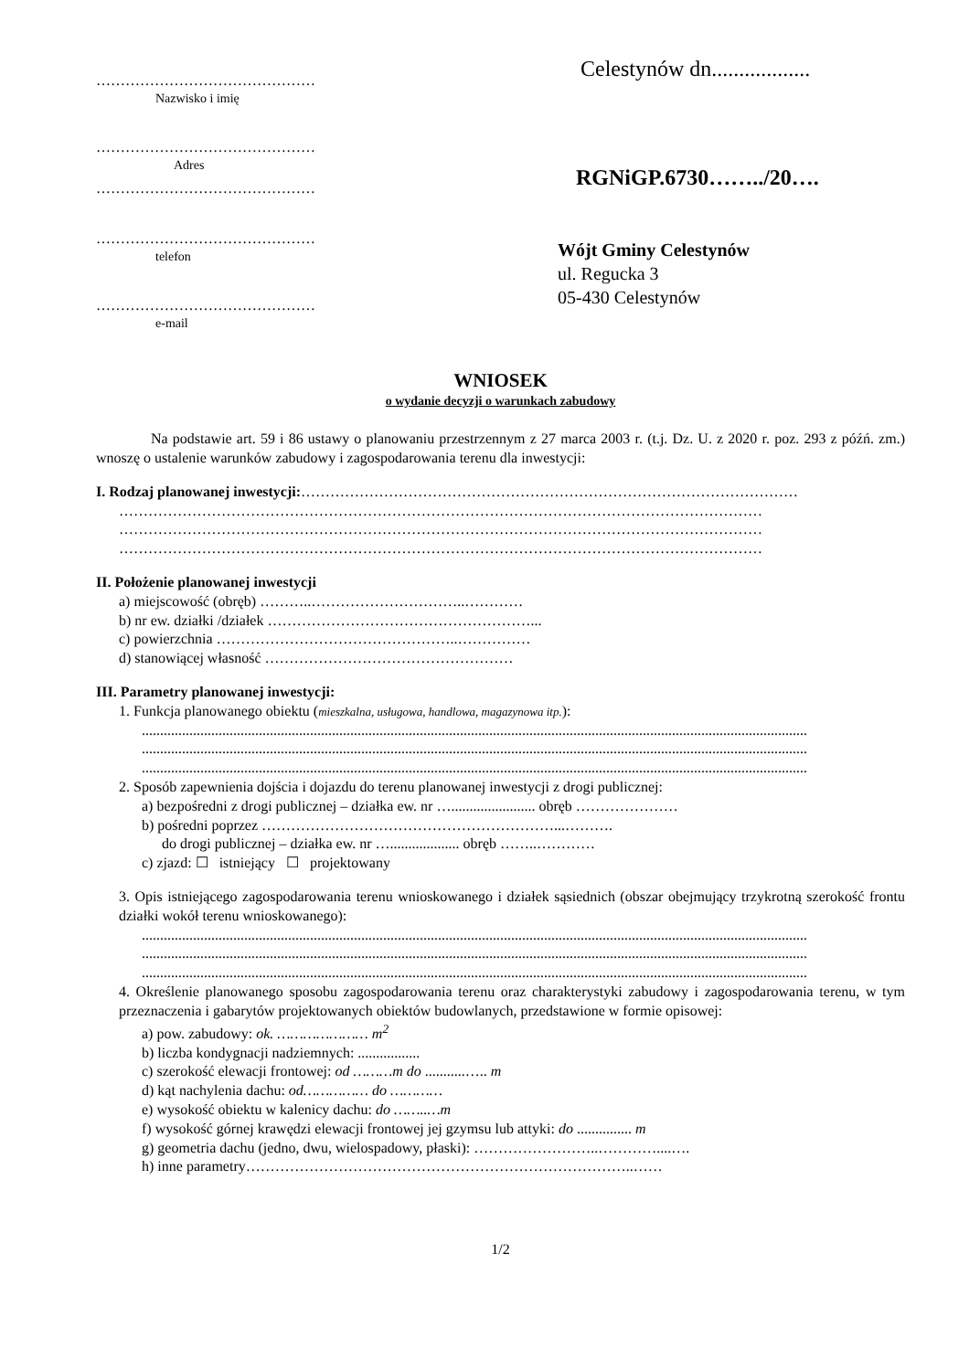………………………………………
Nazwisko i imię
………………………………………
Adres
………………………………………
………………………………………
telefon
………………………………………
e-mail
Celestynów dn..................
RGNiGP.6730……../20….
Wójt Gminy Celestynów
ul. Regucka 3
05-430 Celestynów
WNIOSEK
o wydanie decyzji o warunkach zabudowy
Na podstawie art. 59 i 86 ustawy o planowaniu przestrzennym z 27 marca 2003 r. (t.j. Dz. U. z 2020 r. poz. 293 z późń. zm.) wnoszę o ustalenie warunków zabudowy i zagospodarowania terenu dla inwestycji:
I. Rodzaj planowanej inwestycji:…………………………………………………………………………………………
……………………………………………………………………………………………………………………
……………………………………………………………………………………………………………………
……………………………………………………………………………………………………………………
II. Położenie planowanej inwestycji
a) miejscowość (obręb) ………..…………………………..…………
b) nr ew. działki /działek ………………………………………………...
c) powierzchnia …………………………………………..……………
d) stanowiącej własność ……………………………………………
III. Parametry planowanej inwestycji:
1. Funkcja planowanego obiektu (mieszkalna, usługowa, handlowa, magazynowa itp.):
......................................................................................................................................................................................
......................................................................................................................................................................................
......................................................................................................................................................................................
2. Sposób zapewnienia dojścia i dojazdu do terenu planowanej inwestycji z drogi publicznej:
a) bezpośredni z drogi publicznej – działka ew. nr …....................... obręb …………………
b) pośredni poprzez ……………………………………………………...……….
do drogi publicznej – działka ew. nr …................... obręb ……..…………
c) zjazd: ☐ istniejący ☐ projektowany
3. Opis istniejącego zagospodarowania terenu wnioskowanego i działek sąsiednich (obszar obejmujący trzykrotną szerokość frontu działki wokół terenu wnioskowanego):
......................................................................................................................................................................................
......................................................................................................................................................................................
......................................................................................................................................................................................
4. Określenie planowanego sposobu zagospodarowania terenu oraz charakterystyki zabudowy i zagospodarowania terenu, w tym przeznaczenia i gabarytów projektowanych obiektów budowlanych, przedstawione w formie opisowej:
a) pow. zabudowy: ok. ………………… m<sup>2</sup>
b) liczba kondygnacji nadziemnych: .................
c) szerokość elewacji frontowej: od ………m do ...........….. m
d) kąt nachylenia dachu: od…………… do …………
e) wysokość obiektu w kalenicy dachu: do ……..…m
f) wysokość górnej krawędzi elewacji frontowej jej gzymsu lub attyki: do ............... m
g) geometria dachu (jedno, dwu, wielospadowy, płaski): ……………………..…………....….
h) inne parametry……………………………………………………………………..……
1/2